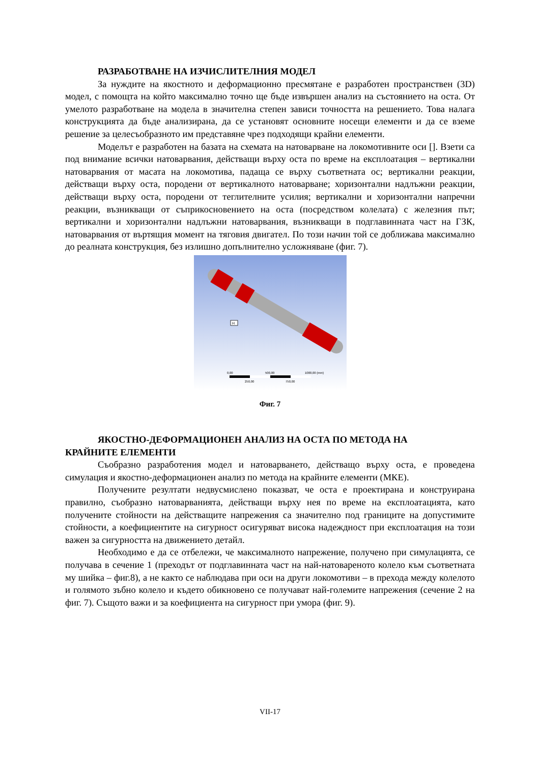РАЗРАБОТВАНЕ НА ИЗЧИСЛИТЕЛНИЯ МОДЕЛ
За нуждите на якостното и деформационно пресмятане е разработен пространствен (3D) модел, с помощта на който максимално точно ще бъде извършен анализ на състоянието на оста. От умелото разработване на модела в значителна степен зависи точността на решението. Това налага конструкцията да бъде анализирана, да се установят основните носещи елементи и да се вземе решение за целесъобразното им представяне чрез подходящи крайни елементи.
Моделът е разработен на базата на схемата на натоварване на локомотивните оси []. Взети са под внимание всички натоварвания, действащи върху оста по време на експлоатация – вертикални натоварвания от масата на локомотива, падаща се върху съответната ос; вертикални реакции, действащи върху оста, породени от вертикалното натоварване; хоризонтални надлъжни реакции, действащи върху оста, породени от теглителните усилия; вертикални и хоризонтални напречни реакции, възникващи от съприкосновението на оста (посредством колелата) с железния път; вертикални и хоризонтални надлъжни натоварвания, възникващи в подглавинната част на ГЗК, натоварвания от въртящия момент на тяговия двигател. По този начин той се доближава максимално до реалната конструкция, без излишно допълнително усложняване (фиг. 7).
H
0,00
500,00
1000,00 (mm)
250,00
750,00
Фиг. 7
ЯКОСТНО-ДЕФОРМАЦИОНЕН АНАЛИЗ НА ОСТА ПО МЕТОДА НА
КРАЙНИТЕ ЕЛЕМЕНТИ
Съобразно разработения модел и натоварването, действащо върху оста, е проведена симулация и якостно-деформационен анализ по метода на крайните елементи (МКЕ).
Получените резултати недвусмислено показват, че оста е проектирана и конструирана правилно, съобразно натоварванията, действащи върху нея по време на експлоатацията, като получените стойности на действащите напрежения са значително под границите на допустимите стойности, а коефициентите на сигурност осигуряват висока надеждност при експлоатация на този важен за сигурността на движението детайл.
Необходимо е да се отбележи, че максималното напрежение, получено при симулацията, се получава в сечение 1 (преходът от подглавинната част на най-натовареното колело към съответната му шийка – фиг.8), а не както се наблюдава при оси на други локомотиви – в прехода между колелото и голямото зъбно колело и където обикновено се получават най-големите напрежения (сечение 2 на фиг. 7). Същото важи и за коефициента на сигурност при умора (фиг. 9).
VII-17